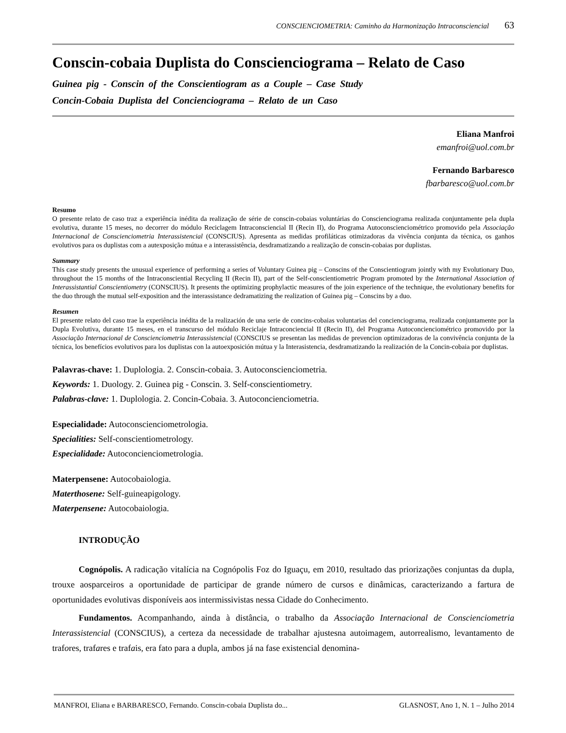CONSCIENCIOMETRIA: Caminho da Harmonização Intraconsciencial 63
Conscin-cobaia Duplista do Conscienciograma – Relato de Caso
Guinea pig - Conscin of the Conscientiogram as a Couple – Case Study
Concin-Cobaia Duplista del Concienciograma – Relato de un Caso
Eliana Manfroi
emanfroi@uol.com.br
Fernando Barbaresco
fbarbaresco@uol.com.br
Resumo
O presente relato de caso traz a experiência inédita da realização de série de conscin-cobaias voluntárias do Conscienciograma realizada conjuntamente pela dupla evolutiva, durante 15 meses, no decorrer do módulo Reciclagem Intraconsciencial II (Recin II), do Programa Autoconscienciométrico promovido pela Associação Internacional de Conscienciometria Interassistencial (CONSCIUS). Apresenta as medidas profiláticas otimizadoras da vivência conjunta da técnica, os ganhos evolutivos para os duplistas com a autexposição mútua e a interassistência, desdramatizando a realização de conscin-cobaias por duplistas.
Summary
This case study presents the unusual experience of performing a series of Voluntary Guinea pig – Conscins of the Conscientiogram jointly with my Evolutionary Duo, throughout the 15 months of the Intraconsciential Recycling II (Recin II), part of the Self-conscientiometric Program promoted by the International Association of Interassistantial Conscientiometry (CONSCIUS). It presents the optimizing prophylactic measures of the join experience of the technique, the evolutionary benefits for the duo through the mutual self-exposition and the interassistance dedramatizing the realization of Guinea pig – Conscins by a duo.
Resumen
El presente relato del caso trae la experiência inédita de la realización de una serie de concins-cobaias voluntarias del concienciograma, realizada conjuntamente por la Dupla Evolutiva, durante 15 meses, en el transcurso del módulo Reciclaje Intraconciencial II (Recin II), del Programa Autoconcienciométrico promovido por la Associação Internacional de Conscienciometria Interassistencial (CONSCIUS se presentan las medidas de prevencion optimizadoras de la convivência conjunta de la técnica, los benefícios evolutivos para los duplistas con la autoexposición mútua y la Interasistencia, desdramatizando la realización de la Concin-cobaia por duplistas.
Palavras-chave: 1. Duplologia. 2. Conscin-cobaia. 3. Autoconscienciometria.
Keywords: 1. Duology. 2. Guinea pig - Conscin. 3. Self-conscientiometry.
Palabras-clave: 1. Duplologia. 2. Concin-Cobaia. 3. Autoconcienciometria.
Especialidade: Autoconscienciometrologia.
Specialities: Self-conscientiometrology.
Especialidade: Autoconcienciometrologia.
Materpensene: Autocobaiologia.
Materthosene: Self-guineapigology.
Materpensene: Autocobaiologia.
INTRODUÇÃO
Cognópolis. A radicação vitalícia na Cognópolis Foz do Iguaçu, em 2010, resultado das priorizações conjuntas da dupla, trouxe aosparceiros a oportunidade de participar de grande número de cursos e dinâmicas, caracterizando a fartura de oportunidades evolutivas disponíveis aos intermissivistas nessa Cidade do Conhecimento.
Fundamentos. Acompanhando, ainda à distância, o trabalho da Associação Internacional de Conscienciometria Interassistencial (CONSCIUS), a certeza da necessidade de trabalhar ajustesna autoimagem, autorrealismo, levantamento de trafores, trafares e trafais, era fato para a dupla, ambos já na fase existencial denomina-
MANFROI, Eliana e BARBARESCO, Fernando. Conscin-cobaia Duplista do... GLASNOST, Ano 1, N. 1 – Julho 2014